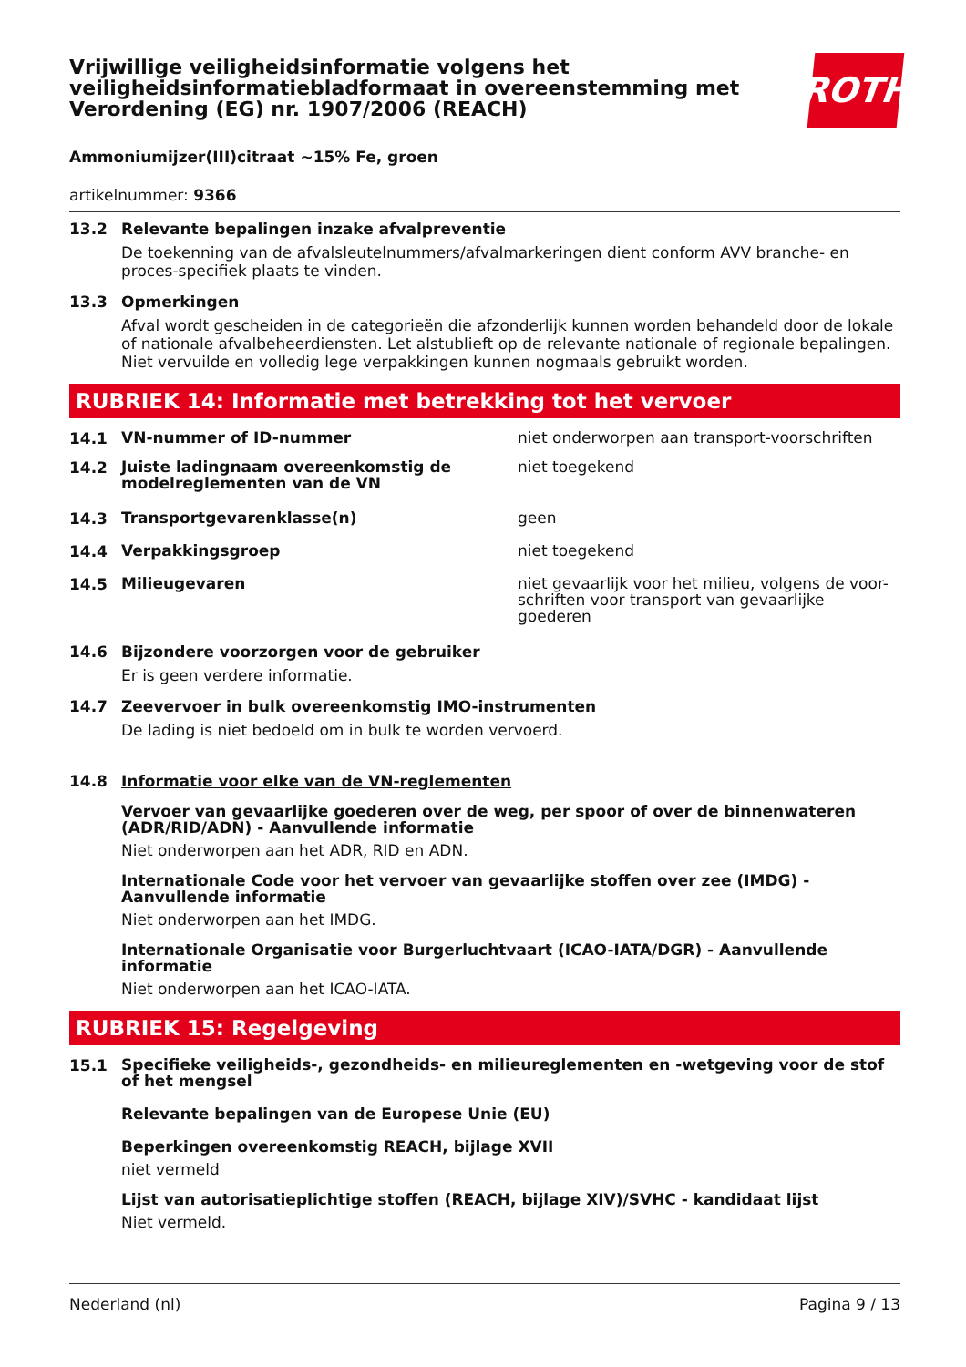Vrijwillige veiligheidsinformatie volgens het veiligheidsinformatiebladformaat in overeenstemming met Verordening (EG) nr. 1907/2006 (REACH)
ROTH
Ammoniumijzer(III)citraat ~15% Fe, groen
artikelnummer: 9366
13.2 Relevante bepalingen inzake afvalpreventie
De toekenning van de afvalsleutelnummers/afvalmarkeringen dient conform AVV branche- en proces-specifiek plaats te vinden.
13.3 Opmerkingen
Afval wordt gescheiden in de categorieën die afzonderlijk kunnen worden behandeld door de lokale of nationale afvalbeheerdiensten. Let alstublieft op de relevante nationale of regionale bepalingen. Niet vervuilde en volledig lege verpakkingen kunnen nogmaals gebruikt worden.
RUBRIEK 14: Informatie met betrekking tot het vervoer
14.1 VN-nummer of ID-nummer niet onderworpen aan transport-voorschriften
14.2 Juiste ladingnaam overeenkomstig de modelreglementen van de VN niet toegekend
14.3 Transportgevarenklasse(n) geen
14.4 Verpakkingsgroep niet toegekend
14.5 Milieugevaren niet gevaarlijk voor het milieu, volgens de voor-schriften voor transport van gevaarlijke goederen
14.6 Bijzondere voorzorgen voor de gebruiker
Er is geen verdere informatie.
14.7 Zeevervoer in bulk overeenkomstig IMO-instrumenten
De lading is niet bedoeld om in bulk te worden vervoerd.
14.8 Informatie voor elke van de VN-reglementen
Vervoer van gevaarlijke goederen over de weg, per spoor of over de binnenwateren (ADR/RID/ADN) - Aanvullende informatie
Niet onderworpen aan het ADR, RID en ADN.
Internationale Code voor het vervoer van gevaarlijke stoffen over zee (IMDG) - Aanvullende informatie
Niet onderworpen aan het IMDG.
Internationale Organisatie voor Burgerluchtvaart (ICAO-IATA/DGR) - Aanvullende informatie
Niet onderworpen aan het ICAO-IATA.
RUBRIEK 15: Regelgeving
15.1 Specifieke veiligheids-, gezondheids- en milieureglementen en -wetgeving voor de stof of het mengsel
Relevante bepalingen van de Europese Unie (EU)
Beperkingen overeenkomstig REACH, bijlage XVII
niet vermeld
Lijst van autorisatieplichtige stoffen (REACH, bijlage XIV)/SVHC - kandidaat lijst
Niet vermeld.
Nederland (nl) Pagina 9 / 13